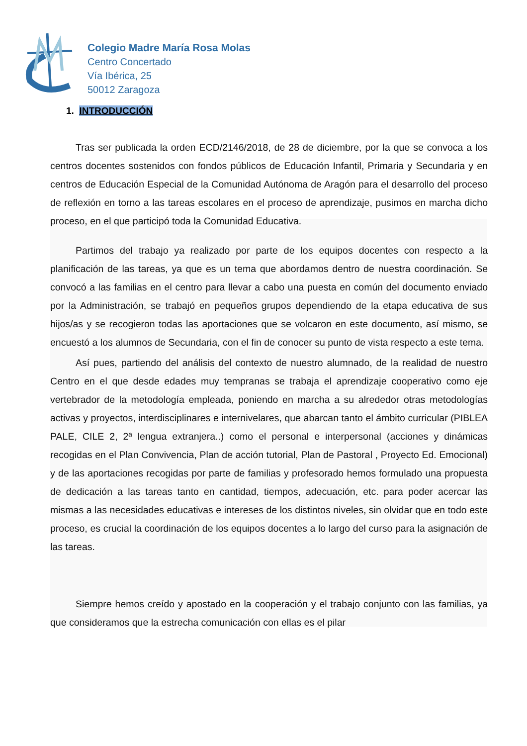Colegio Madre María Rosa Molas
Centro Concertado
Vía Ibérica, 25
50012 Zaragoza
1. INTRODUCCIÓN
Tras ser publicada la orden ECD/2146/2018, de 28 de diciembre, por la que se convoca a los centros docentes sostenidos con fondos públicos de Educación Infantil, Primaria y Secundaria y en centros de Educación Especial de la Comunidad Autónoma de Aragón para el desarrollo del proceso de reflexión en torno a las tareas escolares en el proceso de aprendizaje, pusimos en marcha dicho proceso, en el que participó toda la Comunidad Educativa.
Partimos del trabajo ya realizado por parte de los equipos docentes con respecto a la planificación de las tareas, ya que es un tema que abordamos dentro de nuestra coordinación. Se convocó a las familias en el centro para llevar a cabo una puesta en común del documento enviado por la Administración, se trabajó en pequeños grupos dependiendo de la etapa educativa de sus hijos/as y se recogieron todas las aportaciones que se volcaron en este documento, así mismo, se encuestó a los alumnos de Secundaria, con el fin de conocer su punto de vista respecto a este tema.
Así pues, partiendo del análisis del contexto de nuestro alumnado, de la realidad de nuestro Centro en el que desde edades muy tempranas se trabaja el aprendizaje cooperativo como eje vertebrador de la metodología empleada, poniendo en marcha a su alrededor otras metodologías activas y proyectos, interdisciplinares e internivelares, que abarcan tanto el ámbito curricular (PIBLEA PALE, CILE 2, 2ª lengua extranjera..) como el personal e interpersonal (acciones y dinámicas recogidas en el Plan Convivencia, Plan de acción tutorial, Plan de Pastoral , Proyecto Ed. Emocional) y de las aportaciones recogidas por parte de familias y profesorado hemos formulado una propuesta de dedicación a las tareas tanto en cantidad, tiempos, adecuación, etc. para poder acercar las mismas a las necesidades educativas e intereses de los distintos niveles, sin olvidar que en todo este proceso, es crucial la coordinación de los equipos docentes a lo largo del curso para la asignación de las tareas.
Siempre hemos creído y apostado en la cooperación y el trabajo conjunto con las familias, ya que consideramos que la estrecha comunicación con ellas es el pilar